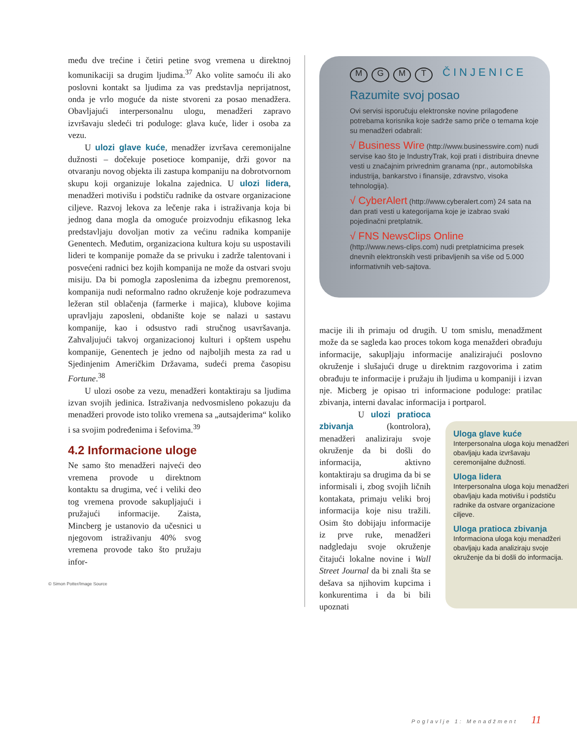među dve trećine i četiri petine svog vremena u direktnoj komunikaciji sa drugim ljudima.<sup>37</sup> Ako volite samoću ili ako poslovni kontakt sa ljudima za vas predstavlja neprijatnost, onda je vrlo moguće da niste stvoreni za posao menadžera. Obavljajući interpersonalnu ulogu, menadžeri zapravo izvršavaju sledeći tri poduloge: glava kuće, lider i osoba za vezu.
U ulozi glave kuće, menadžer izvršava ceremonijalne dužnosti – dočekuje posetioce kompanije, drži govor na otvaranju novog objekta ili zastupa kompaniju na dobrotvornom skupu koji organizuje lokalna zajednica. U ulozi lidera, menadžeri motivišu i podstiču radnike da ostvare organizacione ciljeve. Razvoj lekova za lečenje raka i istraživanja koja bi jednog dana mogla da omoguće proizvodnju efikasnog leka predstavljaju dovoljan motiv za većinu radnika kompanije Genentech. Međutim, organizaciona kultura koju su uspostavili lideri te kompanije pomaže da se privuku i zadrže talentovani i posvećeni radnici bez kojih kompanija ne može da ostvari svoju misiju. Da bi pomogla zaposlenima da izbegnu premorenost, kompanija nudi neformalno radno okruženje koje podrazumeva ležeran stil oblačenja (farmerke i majica), klubove kojima upravljaju zaposleni, obdanište koje se nalazi u sastavu kompanije, kao i odsustvo radi stručnog usavršavanja. Zahvaljujući takvoj organizacionoj kulturi i opštem uspehu kompanije, Genentech je jedno od najboljih mesta za rad u Sjedinjenim Američkim Državama, sudeći prema časopisu Fortune.<sup>38</sup>
U ulozi osobe za vezu, menadžeri kontaktiraju sa ljudima izvan svojih jedinica. Istraživanja nedvosmisleno pokazuju da menadžeri provode isto toliko vremena sa „autsajderima“ koliko i sa svojim podređenima i šefovima.<sup>39</sup>
4.2 Informacione uloge
Ne samo što menadžeri najveći deo vremena provode u direktnom kontaktu sa drugima, već i veliki deo tog vremena provode sakupljajući i pružajući informacije. Zaista, Mincberg je ustanovio da učesnici u njegovom istraživanju 40% svog vremena provode tako što pružaju infor-
MGMT ČINJENICE
Razumite svoj posao
Ovi servisi isporučuju elektronske novine prilagođene potrebama korisnika koje sadrže samo priče o temama koje su menadžeri odabrali:
√ Business Wire (http://www.businesswire.com) nudi servise kao što je IndustryTrak, koji prati i distribuira dnevne vesti u značajnim privrednim granama (npr., automobilska industrija, bankarstvo i finansije, zdravstvo, visoka tehnologija).
√ CyberAlert (http://www.cyberalert.com) 24 sata na dan prati vesti u kategorijama koje je izabrao svaki pojedinačni pretplatnik.
√ FNS NewsClips Online
(http://www.news-clips.com) nudi pretplatnicima presek dnevnih elektronskih vesti pribavljenih sa više od 5.000 informativnih veb-sajtova.
macije ili ih primaju od drugih. U tom smislu, menadžment može da se sagleda kao proces tokom koga menažderi obrađuju informacije, sakupljaju informacije analizirajući poslovno okruženje i slušajući druge u direktnim razgovorima i zatim obrađuju te informacije i pružaju ih ljudima u kompaniji i izvan nje. Micberg je opisao tri informacione poduloge: pratilac zbivanja, interni davalac informacija i portparol.
U ulozi pratioca zbivanja (kontrolora), menadžeri analiziraju svoje okruženje da bi došli do informacija, aktivno kontaktiraju sa drugima da bi se informisali i, zbog svojih ličnih kontakata, primaju veliki broj informacija koje nisu tražili. Osim što dobijaju informacije iz prve ruke, menadžeri nadgledaju svoje okruženje čitajući lokalne novine i Wall Street Journal da bi znali šta se dešava sa njihovim kupcima i konkurentima i da bi bili upoznati
Uloga glave kuće
Interpersonalna uloga koju menadžeri obavljaju kada izvršavaju ceremonijalne dužnosti.
Uloga lidera
Interpersonalna uloga koju menadžeri obavljaju kada motivišu i podstiču radnike da ostvare organizacione ciljeve.
Uloga pratioca zbivanja Informaciona uloga koju menadžeri obavljaju kada analiziraju svoje okruženje da bi došli do informacija.
© Simon Potter/Image Source
Poglavlje 1: Menadžment 11